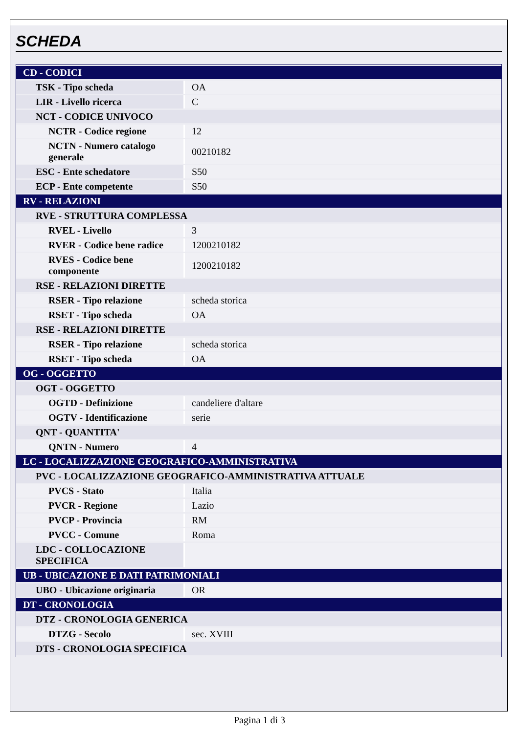SCHEDA
| CD - CODICI | |
| TSK - Tipo scheda | OA |
| LIR - Livello ricerca | C |
| NCT - CODICE UNIVOCO | |
| NCTR - Codice regione | 12 |
| NCTN - Numero catalogo generale | 00210182 |
| ESC - Ente schedatore | S50 |
| ECP - Ente competente | S50 |
| RV - RELAZIONI | |
| RVE - STRUTTURA COMPLESSA | |
| RVEL - Livello | 3 |
| RVER - Codice bene radice | 1200210182 |
| RVES - Codice bene componente | 1200210182 |
| RSE - RELAZIONI DIRETTE | |
| RSER - Tipo relazione | scheda storica |
| RSET - Tipo scheda | OA |
| RSE - RELAZIONI DIRETTE | |
| RSER - Tipo relazione | scheda storica |
| RSET - Tipo scheda | OA |
| OG - OGGETTO | |
| OGT - OGGETTO | |
| OGTD - Definizione | candeliere d'altare |
| OGTV - Identificazione | serie |
| QNT - QUANTITA' | |
| QNTN - Numero | 4 |
| LC - LOCALIZZAZIONE GEOGRAFICO-AMMINISTRATIVA | |
| PVC - LOCALIZZAZIONE GEOGRAFICO-AMMINISTRATIVA ATTUALE | |
| PVCS - Stato | Italia |
| PVCR - Regione | Lazio |
| PVCP - Provincia | RM |
| PVCC - Comune | Roma |
| LDC - COLLOCAZIONE SPECIFICA | |
| UB - UBICAZIONE E DATI PATRIMONIALI | |
| UBO - Ubicazione originaria | OR |
| DT - CRONOLOGIA | |
| DTZ - CRONOLOGIA GENERICA | |
| DTZG - Secolo | sec. XVIII |
| DTS - CRONOLOGIA SPECIFICA | |
Pagina 1 di 3